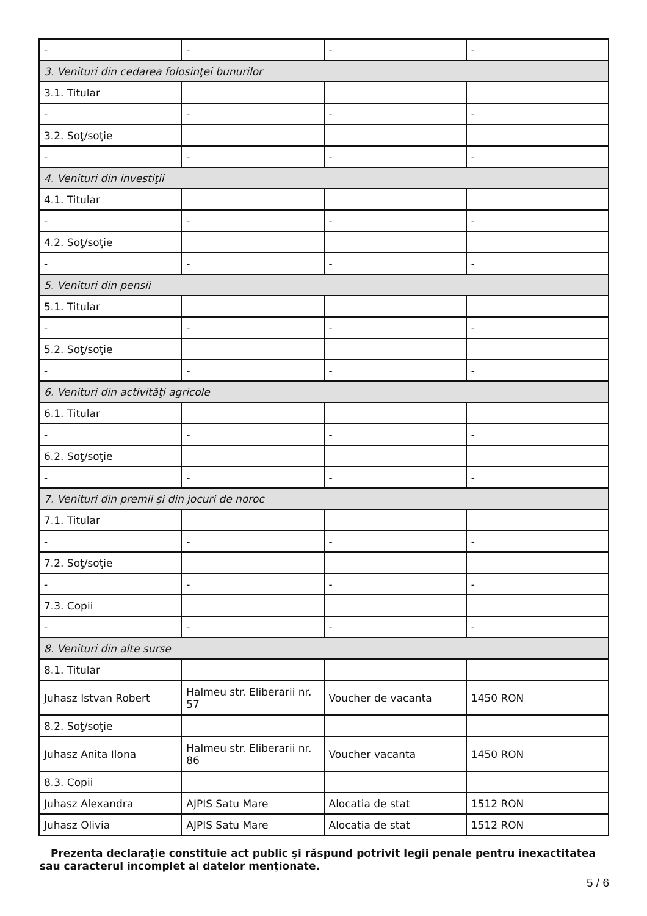| - | - | - | - |
| 3. Venituri din cedarea folosinţei bunurilor | | | |
| 3.1. Titular | | | |
| - | - | - | - |
| 3.2. Soţ/soţie | | | |
| - | - | - | - |
| 4. Venituri din investiţii | | | |
| 4.1. Titular | | | |
| - | - | - | - |
| 4.2. Soţ/soţie | | | |
| - | - | - | - |
| 5. Venituri din pensii | | | |
| 5.1. Titular | | | |
| - | - | - | - |
| 5.2. Soţ/soţie | | | |
| - | - | - | - |
| 6. Venituri din activităţi agricole | | | |
| 6.1. Titular | | | |
| - | - | - | - |
| 6.2. Soţ/soţie | | | |
| - | - | - | - |
| 7. Venituri din premii şi din jocuri de noroc | | | |
| 7.1. Titular | | | |
| - | - | - | - |
| 7.2. Soţ/soţie | | | |
| - | - | - | - |
| 7.3. Copii | | | |
| - | - | - | - |
| 8. Venituri din alte surse | | | |
| 8.1. Titular | | | |
| Juhasz Istvan Robert | Halmeu str. Eliberarii nr. 57 | Voucher de vacanta | 1450 RON |
| 8.2. Soţ/soţie | | | |
| Juhasz Anita Ilona | Halmeu str. Eliberarii nr. 86 | Voucher vacanta | 1450 RON |
| 8.3. Copii | | | |
| Juhasz Alexandra | AJPIS Satu Mare | Alocatia de stat | 1512 RON |
| Juhasz Olivia | AJPIS Satu Mare | Alocatia de stat | 1512 RON |
Prezenta declaraţie constituie act public şi răspund potrivit legii penale pentru inexactitatea sau caracterul incomplet al datelor menţionate.
5 / 6